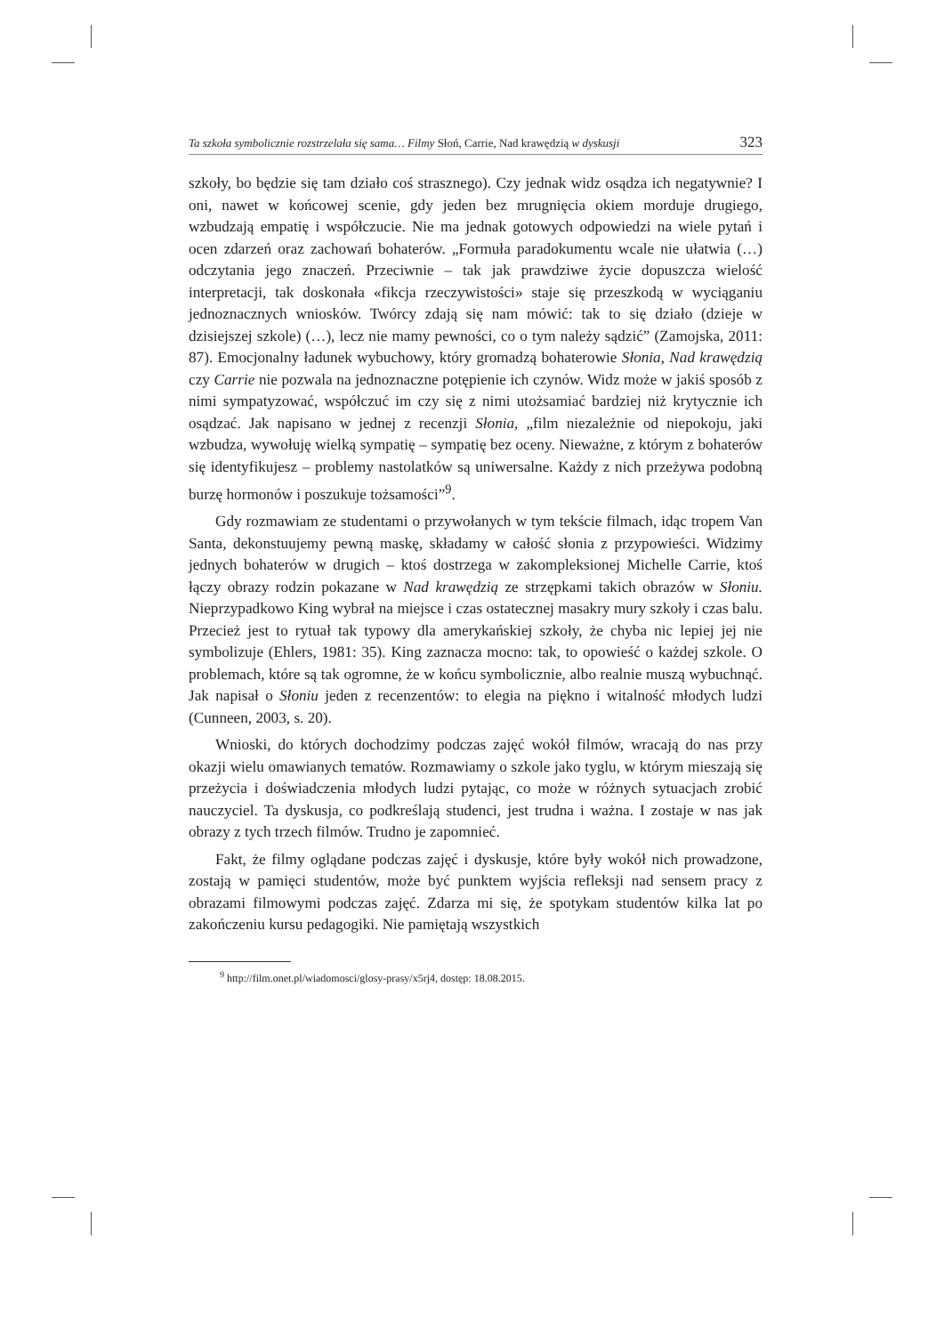Ta szkoła symbolicznie rozstrzelała się sama… Filmy Słoń, Carrie, Nad krawędzią w dyskusji 323
szkoły, bo będzie się tam działo coś strasznego). Czy jednak widz osądza ich negatywnie? I oni, nawet w końcowej scenie, gdy jeden bez mrugnięcia okiem morduje drugiego, wzbudzają empatię i współczucie. Nie ma jednak gotowych odpowiedzi na wiele pytań i ocen zdarzeń oraz zachowań bohaterów. „Formuła paradokumentu wcale nie ułatwia (…) odczytania jego znaczeń. Przeciwnie – tak jak prawdziwe życie dopuszcza wielość interpretacji, tak doskonała «fikcja rzeczywistości» staje się przeszkodą w wyciąganiu jednoznacznych wniosków. Twórcy zdają się nam mówić: tak to się działo (dzieje w dzisiejszej szkole) (…), lecz nie mamy pewności, co o tym należy sądzić” (Zamojska, 2011: 87). Emocjonalny ładunek wybuchowy, który gromadzą bohaterowie Słonia, Nad krawędzią czy Carrie nie pozwala na jednoznaczne potępienie ich czynów. Widz może w jakiś sposób z nimi sympatyzować, współczuć im czy się z nimi utożsamiać bardziej niż krytycznie ich osądzać. Jak napisano w jednej z recenzji Słonia, „film niezależnie od niepokoju, jaki wzbudza, wywołuję wielką sympatię – sympatię bez oceny. Nieważne, z którym z bohaterów się identyfikujesz – problemy nastolatków są uniwersalne. Każdy z nich przeżywa podobną burzę hormonów i poszukuje tożsamości”<sup>9</sup>.
Gdy rozmawiam ze studentami o przywołanych w tym tekście filmach, idąc tropem Van Santa, dekonstuujemy pewną maskę, składamy w całość słonia z przypowieści. Widzimy jednych bohaterów w drugich – ktoś dostrzega w zakompleksionej Michelle Carrie, ktoś łączy obrazy rodzin pokazane w Nad krawędzią ze strzępkami takich obrazów w Słoniu. Nieprzypadkowo King wybrał na miejsce i czas ostatecznej masakry mury szkoły i czas balu. Przecież jest to rytuał tak typowy dla amerykańskiej szkoły, że chyba nic lepiej jej nie symbolizuje (Ehlers, 1981: 35). King zaznacza mocno: tak, to opowieść o każdej szkole. O problemach, które są tak ogromne, że w końcu symbolicznie, albo realnie muszą wybuchnąć. Jak napisał o Słoniu jeden z recenzentów: to elegia na piękno i witalność młodych ludzi (Cunneen, 2003, s. 20).
Wnioski, do których dochodzimy podczas zajęć wokół filmów, wracają do nas przy okazji wielu omawianych tematów. Rozmawiamy o szkole jako tyglu, w którym mieszają się przeżycia i doświadczenia młodych ludzi pytając, co może w różnych sytuacjach zrobić nauczyciel. Ta dyskusja, co podkreślają studenci, jest trudna i ważna. I zostaje w nas jak obrazy z tych trzech filmów. Trudno je zapomnieć.
Fakt, że filmy oglądane podczas zajęć i dyskusje, które były wokół nich prowadzone, zostają w pamięci studentów, może być punktem wyjścia refleksji nad sensem pracy z obrazami filmowymi podczas zajęć. Zdarza mi się, że spotykam studentów kilka lat po zakończeniu kursu pedagogiki. Nie pamiętają wszystkich
<sup>9</sup> http://film.onet.pl/wiadomosci/glosy-prasy/x5rj4, dostęp: 18.08.2015.